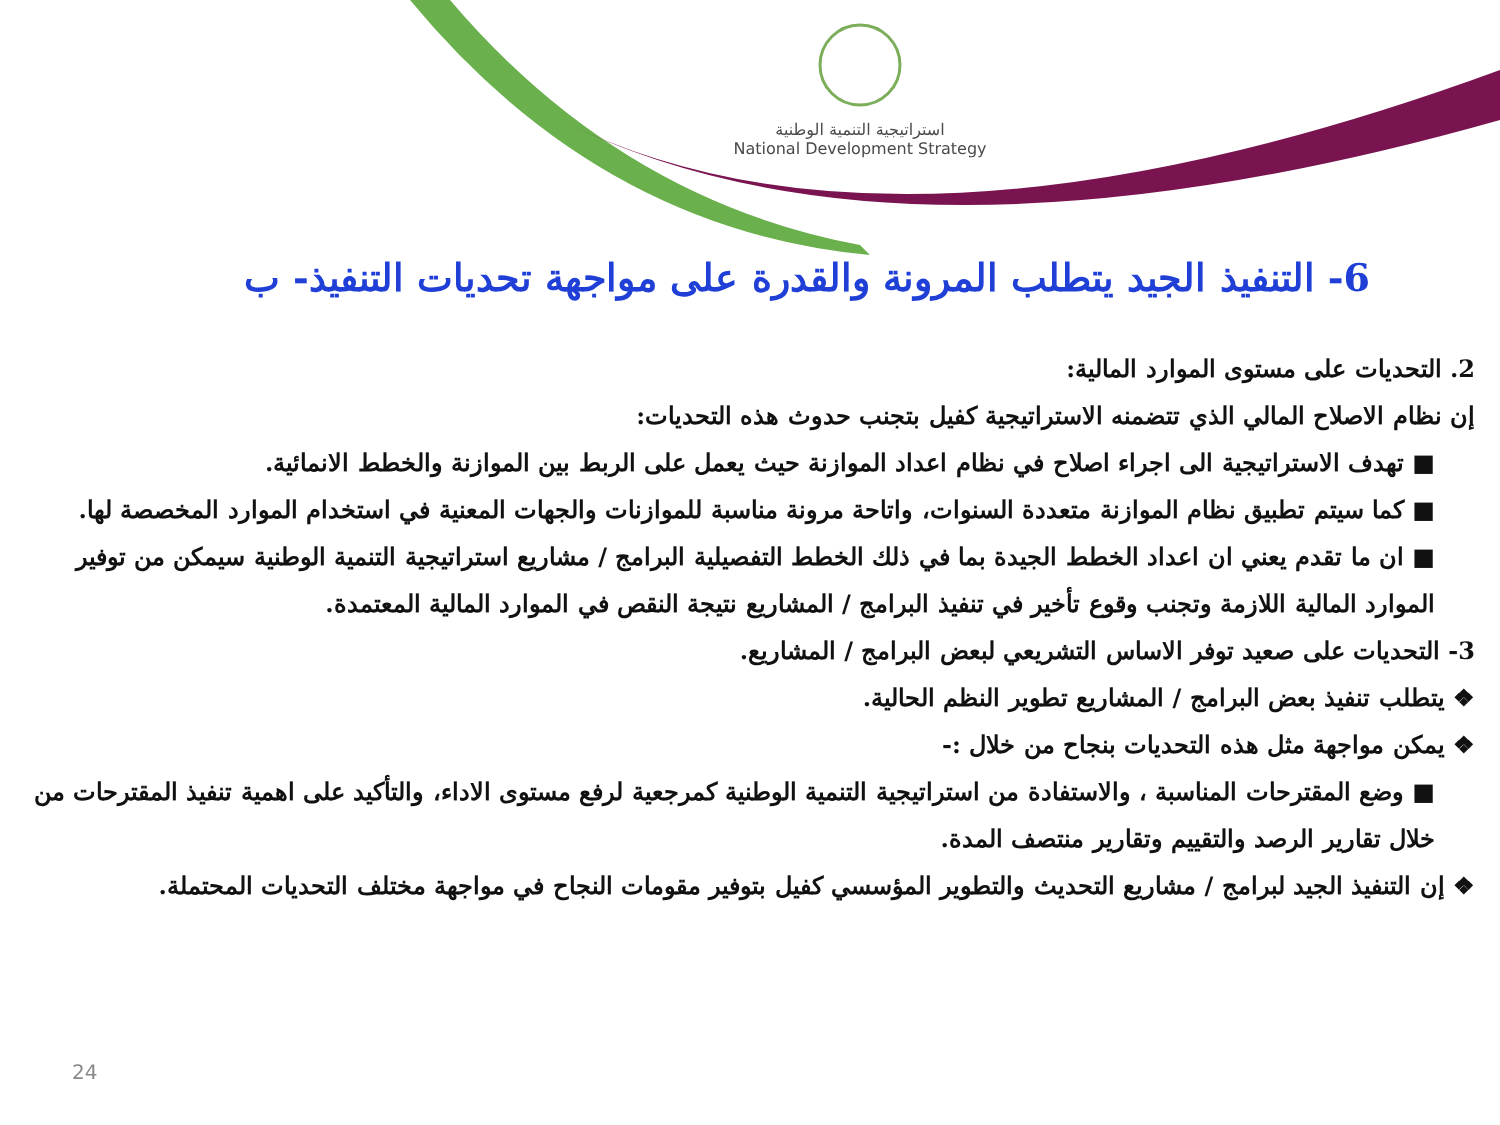استراتيجية التنمية الوطنية
National Development Strategy
6- التنفيذ الجيد يتطلب المرونة والقدرة على مواجهة تحديات التنفيذ- ب
2. التحديات على مستوى الموارد المالية:
إن نظام الاصلاح المالي الذي تتضمنه الاستراتيجية كفيل بتجنب حدوث هذه التحديات:
■ تهدف الاستراتيجية الى اجراء اصلاح في نظام اعداد الموازنة حيث يعمل على الربط بين الموازنة والخطط الانمائية.
■ كما سيتم تطبيق نظام الموازنة متعددة السنوات، واتاحة مرونة مناسبة للموازنات والجهات المعنية في استخدام الموارد المخصصة لها.
■ ان ما تقدم يعني ان اعداد الخطط الجيدة بما في ذلك الخطط التفصيلية البرامج / مشاريع استراتيجية التنمية الوطنية سيمكن من توفير الموارد المالية اللازمة وتجنب وقوع تأخير في تنفيذ البرامج / المشاريع نتيجة النقص في الموارد المالية المعتمدة.
3- التحديات على صعيد توفر الاساس التشريعي لبعض البرامج / المشاريع.
❖ يتطلب تنفيذ بعض البرامج / المشاريع تطوير النظم الحالية.
❖ يمكن مواجهة مثل هذه التحديات بنجاح من خلال :-
■ وضع المقترحات المناسبة ، والاستفادة من استراتيجية التنمية الوطنية كمرجعية لرفع مستوى الاداء، والتأكيد على اهمية تنفيذ المقترحات من خلال تقارير الرصد والتقييم وتقارير منتصف المدة.
❖ إن التنفيذ الجيد لبرامج / مشاريع التحديث والتطوير المؤسسي كفيل بتوفير مقومات النجاح في مواجهة مختلف التحديات المحتملة.
24